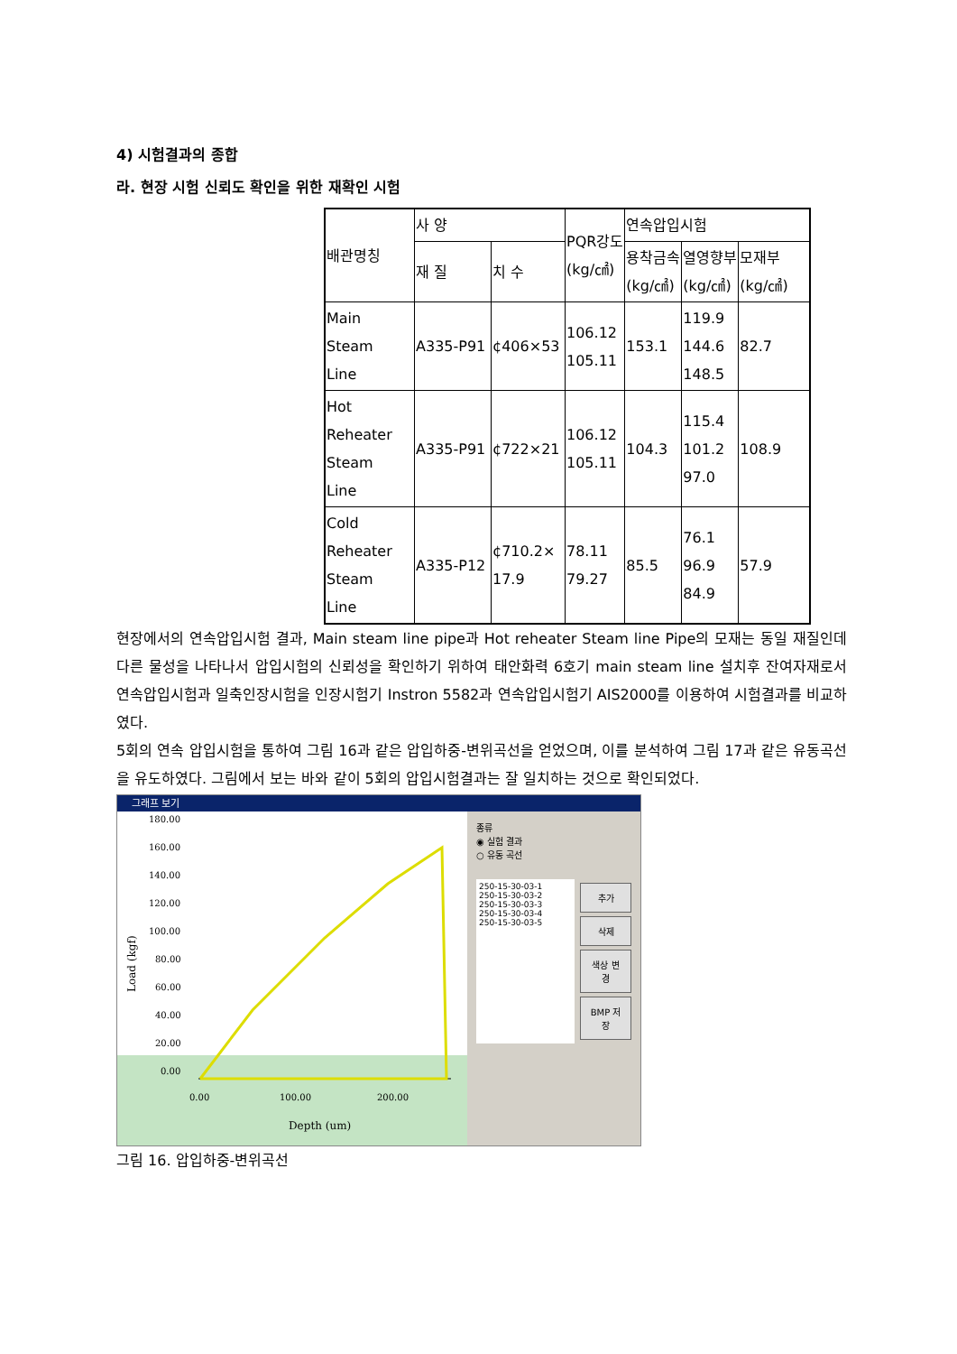4) 시험결과의 종합
라. 현장 시험 신뢰도 확인을 위한 재확인 시험
| 배관명칭 | 사 양 | | PQR강도 (kg/㎠) | 연속압입시험 | | |
| | 재 질 | 치 수 | | 용착금속 (kg/㎠) | 열영향부 (kg/㎠) | 모재부 (kg/㎠) |
| Main Steam Line | A335-P91 | ¢406×53 | 106.12 105.11 | 153.1 | 119.9 144.6 148.5 | 82.7 |
| Hot Reheater Steam Line | A335-P91 | ¢722×21 | 106.12 105.11 | 104.3 | 115.4 101.2 97.0 | 108.9 |
| Cold Reheater Steam Line | A335-P12 | ¢710.2× 17.9 | 78.11 79.27 | 85.5 | 76.1 96.9 84.9 | 57.9 |
현장에서의 연속압입시험 결과, Main steam line pipe과 Hot reheater Steam line Pipe의 모재는 동일 재질인데 다른 물성을 나타나서 압입시험의 신뢰성을 확인하기 위하여 태안화력 6호기 main steam line 설치후 잔여자재로서 연속압입시험과 일축인장시험을 인장시험기 Instron 5582과 연속압입시험기 AIS2000를 이용하여 시험결과를 비교하였다.
5회의 연속 압입시험을 통하여 그림 16과 같은 압입하중-변위곡선을 얻었으며, 이를 분석하여 그림 17과 같은 유동곡선을 유도하였다. 그림에서 보는 바와 같이 5회의 압입시험결과는 잘 일치하는 것으로 확인되었다.
그래프 보기
180.00
160.00
140.00
120.00
100.00
80.00
60.00
40.00
20.00
0.00
0.00
100.00
200.00
Depth (um)
Load (kgf)
종류
◉ 실험 결과
○ 유동 곡선
250-15-30-03-1
250-15-30-03-2
250-15-30-03-3
250-15-30-03-4
250-15-30-03-5
추가
삭제
색상 변경
BMP 저장
그림 16. 압입하중-변위곡선